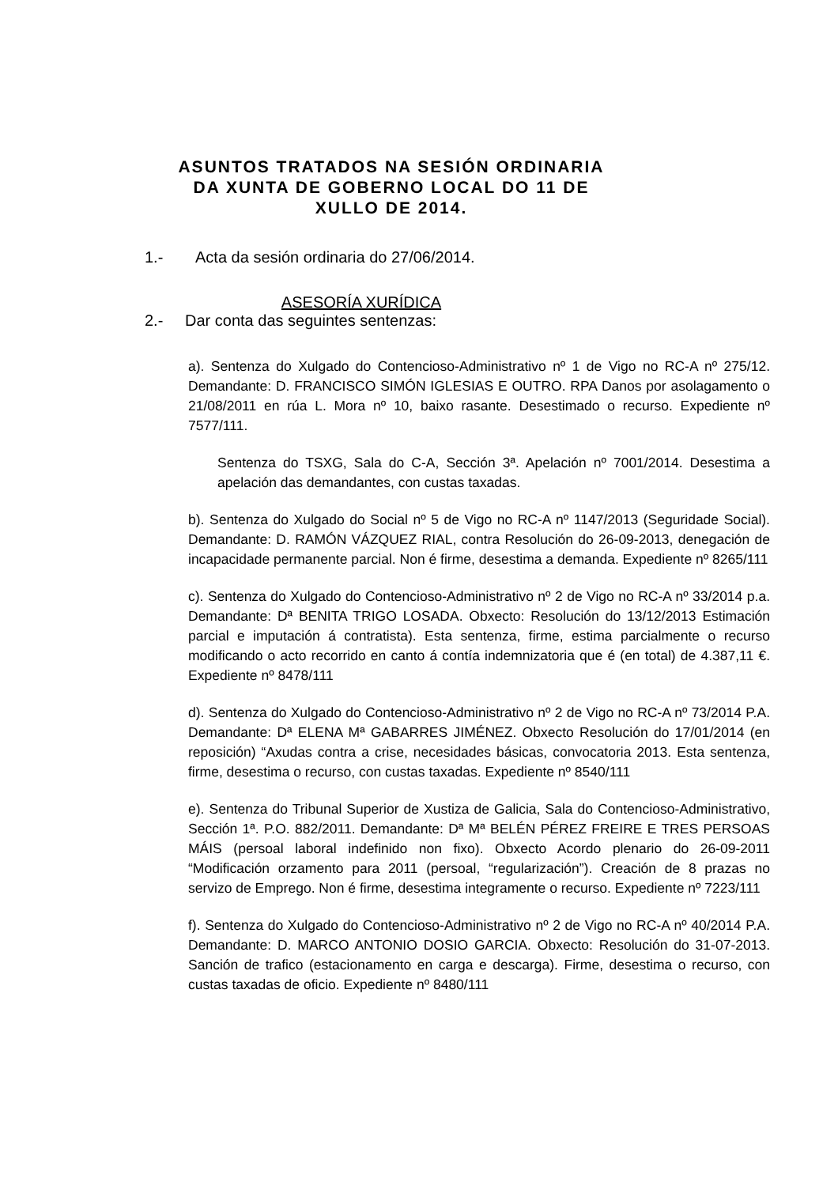ASUNTOS TRATADOS NA SESIÓN ORDINARIA DA XUNTA DE GOBERNO LOCAL DO 11 DE XULLO DE 2014.
1.- Acta da sesión ordinaria do 27/06/2014.
ASESORÍA XURÍDICA
2.- Dar conta das seguintes sentenzas:
a). Sentenza do Xulgado do Contencioso-Administrativo nº 1 de Vigo no RC-A nº 275/12. Demandante: D. FRANCISCO SIMÓN IGLESIAS E OUTRO. RPA Danos por asolagamento o 21/08/2011 en rúa L. Mora nº 10, baixo rasante. Desestimado o recurso. Expediente nº 7577/111.
Sentenza do TSXG, Sala do C-A, Sección 3ª. Apelación nº 7001/2014. Desestima a apelación das demandantes, con custas taxadas.
b). Sentenza do Xulgado do Social nº 5 de Vigo no RC-A nº 1147/2013 (Seguridade Social). Demandante: D. RAMÓN VÁZQUEZ RIAL, contra Resolución do 26-09-2013, denegación de incapacidade permanente parcial. Non é firme, desestima a demanda. Expediente nº 8265/111
c). Sentenza do Xulgado do Contencioso-Administrativo nº 2 de Vigo no RC-A nº 33/2014 p.a. Demandante: Dª BENITA TRIGO LOSADA. Obxecto: Resolución do 13/12/2013 Estimación parcial e imputación á contratista). Esta sentenza, firme, estima parcialmente o recurso modificando o acto recorrido en canto á contía indemnizatoria que é (en total) de 4.387,11 €. Expediente nº 8478/111
d). Sentenza do Xulgado do Contencioso-Administrativo nº 2 de Vigo no RC-A nº 73/2014 P.A. Demandante: Dª ELENA Mª GABARRES JIMÉNEZ. Obxecto Resolución do 17/01/2014 (en reposición) “Axudas contra a crise, necesidades básicas, convocatoria 2013. Esta sentenza, firme, desestima o recurso, con custas taxadas. Expediente nº 8540/111
e). Sentenza do Tribunal Superior de Xustiza de Galicia, Sala do Contencioso-Administrativo, Sección 1ª. P.O. 882/2011. Demandante: Dª Mª BELÉN PÉREZ FREIRE E TRES PERSOAS MÁIS (persoal laboral indefinido non fixo). Obxecto Acordo plenario do 26-09-2011 “Modificación orzamento para 2011 (persoal, “regularización”). Creación de 8 prazas no servizo de Emprego. Non é firme, desestima integramente o recurso. Expediente nº 7223/111
f). Sentenza do Xulgado do Contencioso-Administrativo nº 2 de Vigo no RC-A nº 40/2014 P.A. Demandante: D. MARCO ANTONIO DOSIO GARCIA. Obxecto: Resolución do 31-07-2013. Sanción de trafico (estacionamento en carga e descarga). Firme, desestima o recurso, con custas taxadas de oficio. Expediente nº 8480/111